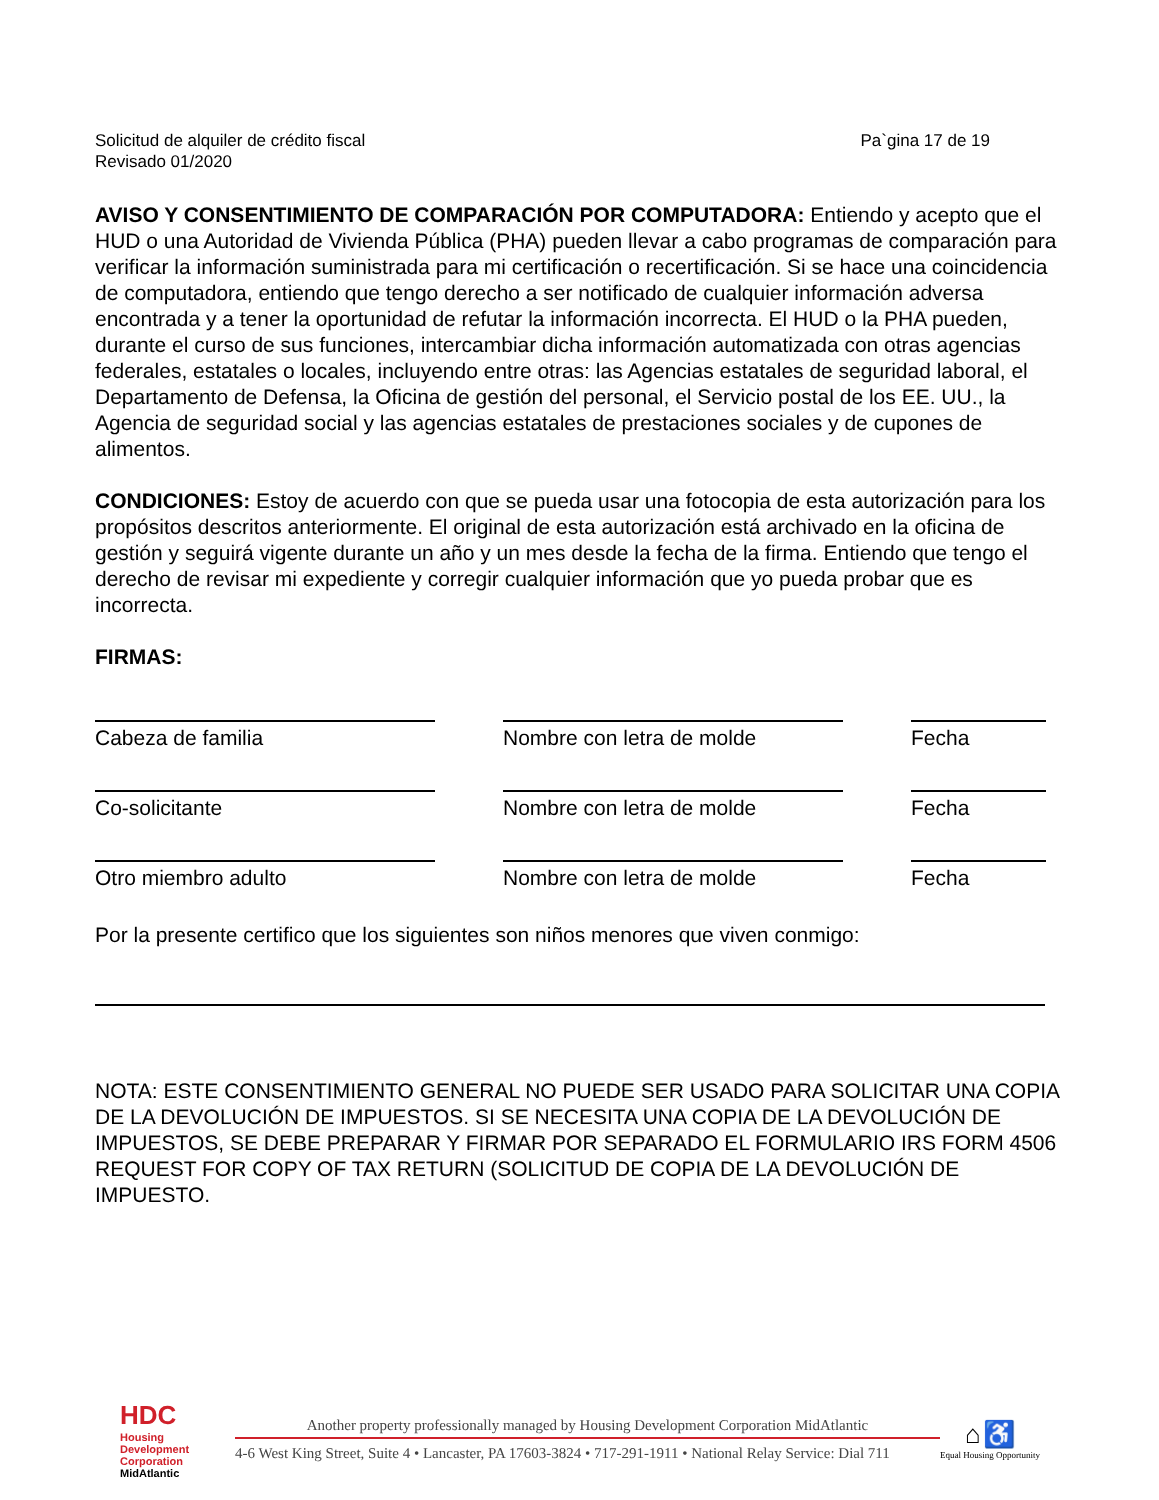Solicitud de alquiler de crédito fiscal
Revisado 01/2020
Pa`gina 17 de 19
AVISO Y CONSENTIMIENTO DE COMPARACIÓN POR COMPUTADORA: Entiendo y acepto que el HUD o una Autoridad de Vivienda Pública (PHA) pueden llevar a cabo programas de comparación para verificar la información suministrada para mi certificación o recertificación. Si se hace una coincidencia de computadora, entiendo que tengo derecho a ser notificado de cualquier información adversa encontrada y a tener la oportunidad de refutar la información incorrecta. El HUD o la PHA pueden, durante el curso de sus funciones, intercambiar dicha información automatizada con otras agencias federales, estatales o locales, incluyendo entre otras: las Agencias estatales de seguridad laboral, el Departamento de Defensa, la Oficina de gestión del personal, el Servicio postal de los EE. UU., la Agencia de seguridad social y las agencias estatales de prestaciones sociales y de cupones de alimentos.
CONDICIONES: Estoy de acuerdo con que se pueda usar una fotocopia de esta autorización para los propósitos descritos anteriormente. El original de esta autorización está archivado en la oficina de gestión y seguirá vigente durante un año y un mes desde la fecha de la firma. Entiendo que tengo el derecho de revisar mi expediente y corregir cualquier información que yo pueda probar que es incorrecta.
FIRMAS:
Cabeza de familia Nombre con letra de molde Fecha
Co-solicitante Nombre con letra de molde Fecha
Otro miembro adulto Nombre con letra de molde Fecha
Por la presente certifico que los siguientes son niños menores que viven conmigo:
NOTA: ESTE CONSENTIMIENTO GENERAL NO PUEDE SER USADO PARA SOLICITAR UNA COPIA DE LA DEVOLUCIÓN DE IMPUESTOS. SI SE NECESITA UNA COPIA DE LA DEVOLUCIÓN DE IMPUESTOS, SE DEBE PREPARAR Y FIRMAR POR SEPARADO EL FORMULARIO IRS FORM 4506 REQUEST FOR COPY OF TAX RETURN (SOLICITUD DE COPIA DE LA DEVOLUCIÓN DE IMPUESTO.
HDC
Housing Development Corporation
MidAtlantic
Another property professionally managed by Housing Development Corporation MidAtlantic
4-6 West King Street, Suite 4 • Lancaster, PA 17603-3824 • 717-291-1911 • National Relay Service: Dial 711
⌂ ♿
Equal Housing Opportunity